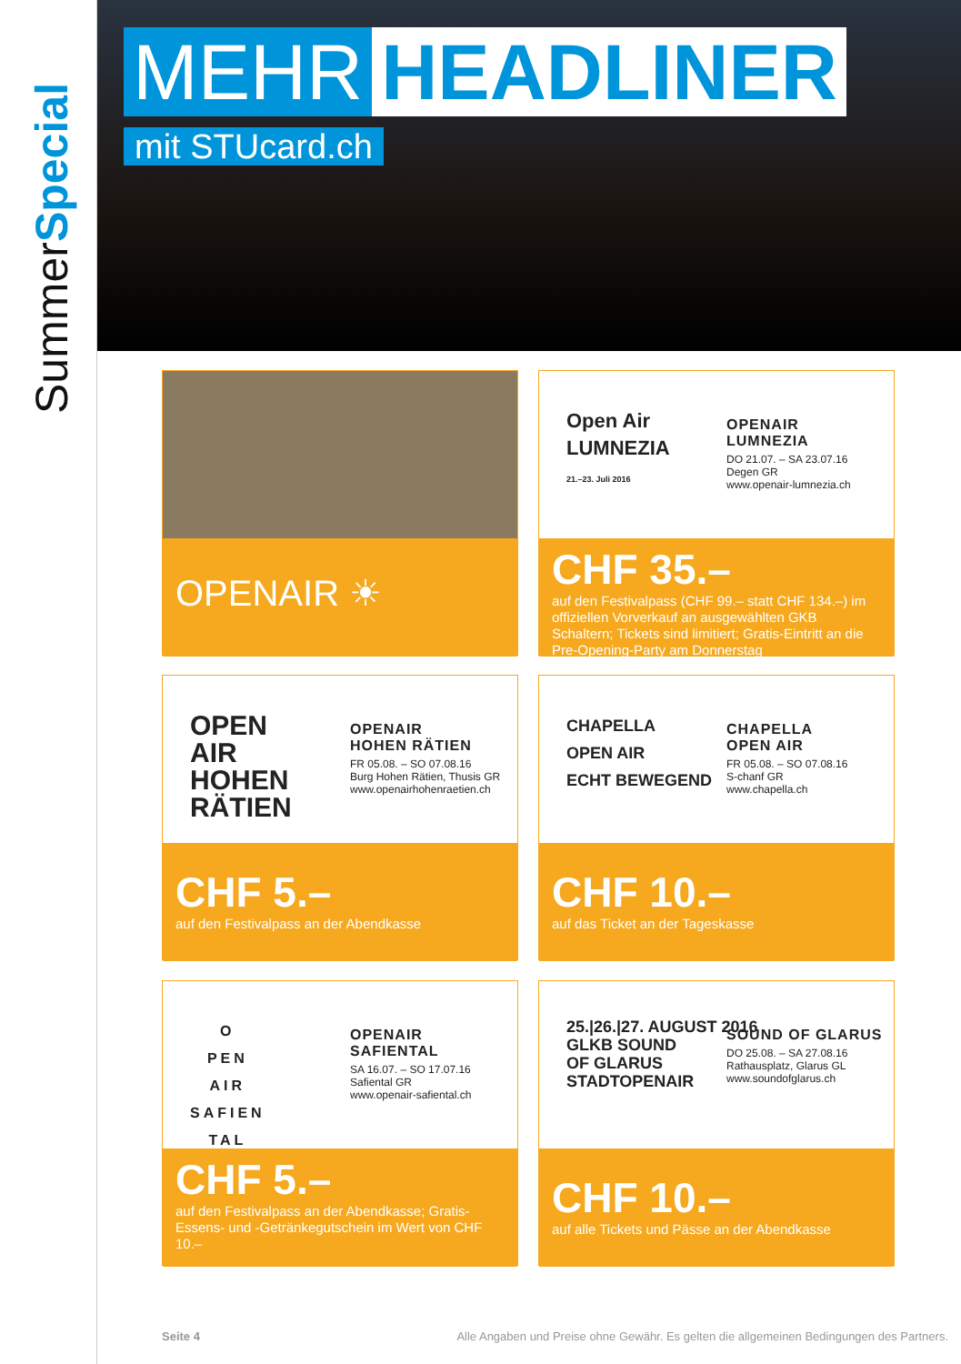SummerSpecial
MEHR HEADLINER
mit STUcard.ch
OPENAIR ☀
Open Air
LUMNEZIA
21.–23. Juli 2016
OPENAIR
LUMNEZIA
DO 21.07. – SA 23.07.16
Degen GR
www.openair-lumnezia.ch
CHF 35.–
auf den Festivalpass (CHF 99.– statt CHF 134.–) im offiziellen Vorverkauf an ausgewählten GKB Schaltern; Tickets sind limitiert; Gratis-Eintritt an die Pre-Opening-Party am Donnerstag
OPEN
AIR
HOHEN
RÄTIEN
OPENAIR
HOHEN RÄTIEN
FR 05.08. – SO 07.08.16
Burg Hohen Rätien, Thusis GR
www.openairhohenraetien.ch
CHF 5.–
auf den Festivalpass an der Abendkasse
CHAPELLA
OPEN AIR
ECHT BEWEGEND
CHAPELLA
OPEN AIR
FR 05.08. – SO 07.08.16
S-chanf GR
www.chapella.ch
CHF 10.–
auf das Ticket an der Tageskasse
O
PEN
AIR
SAFIEN
TAL
OPENAIR
SAFIENTAL
SA 16.07. – SO 17.07.16
Safiental GR
www.openair-safiental.ch
CHF 5.–
auf den Festivalpass an der Abendkasse; Gratis-Essens- und -Getränkegutschein im Wert von CHF 10.–
25.|26.|27. AUGUST 2016
GLKB SOUND
OF GLARUS
STADTOPENAIR
SOUND OF GLARUS
DO 25.08. – SA 27.08.16
Rathausplatz, Glarus GL
www.soundofglarus.ch
CHF 10.–
auf alle Tickets und Pässe an der Abendkasse
Seite 4 Alle Angaben und Preise ohne Gewähr. Es gelten die allgemeinen Bedingungen des Partners.